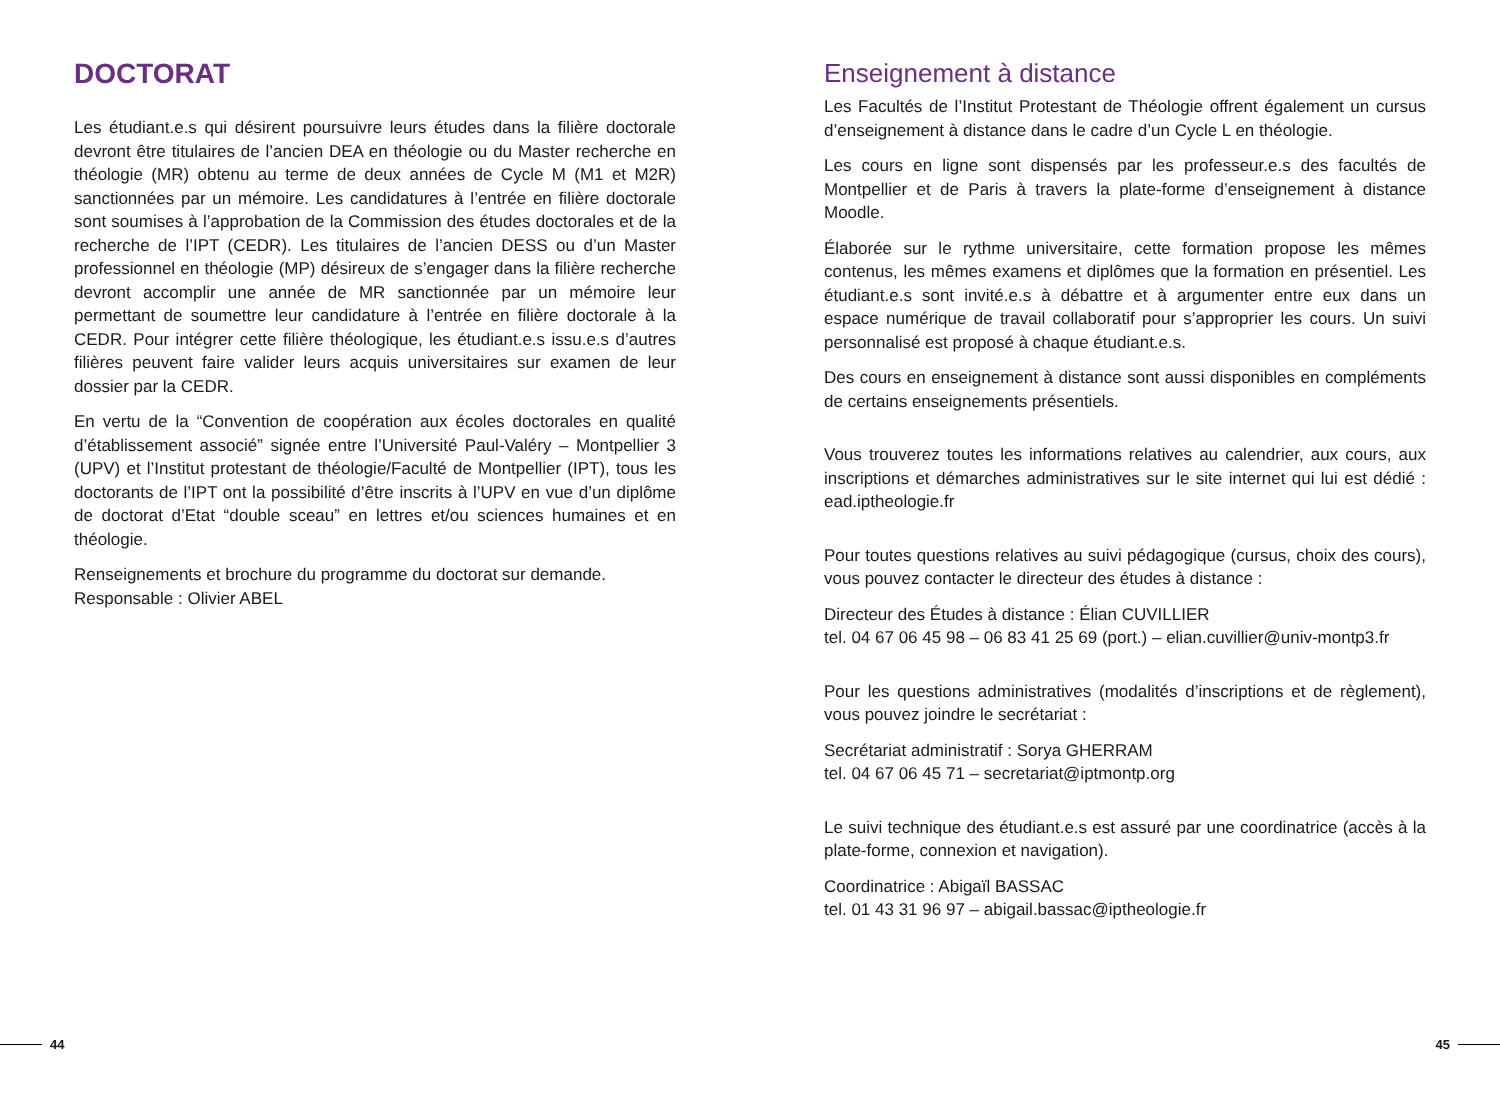DOCTORAT
Les étudiant.e.s qui désirent poursuivre leurs études dans la filière doctorale devront être titulaires de l’ancien DEA en théologie ou du Master recherche en théologie (MR) obtenu au terme de deux années de Cycle M (M1 et M2R) sanctionnées par un mémoire. Les candidatures à l’entrée en filière doctorale sont soumises à l’approbation de la Commission des études doctorales et de la recherche de l’IPT (CEDR). Les titulaires de l’ancien DESS ou d’un Master professionnel en théologie (MP) désireux de s’engager dans la filière recherche devront accomplir une année de MR sanctionnée par un mémoire leur permettant de soumettre leur candidature à l’entrée en filière doctorale à la CEDR. Pour intégrer cette filière théologique, les étudiant.e.s issu.e.s d’autres filières peuvent faire valider leurs acquis universitaires sur examen de leur dossier par la CEDR.
En vertu de la “Convention de coopération aux écoles doctorales en qualité d’établissement associé” signée entre l’Université Paul-Valéry – Montpellier 3 (UPV) et l’Institut protestant de théologie/Faculté de Montpellier (IPT), tous les doctorants de l’IPT ont la possibilité d’être inscrits à l’UPV en vue d’un diplôme de doctorat d’Etat “double sceau” en lettres et/ou sciences humaines et en théologie.
Renseignements et brochure du programme du doctorat sur demande.
Responsable : Olivier ABEL
Enseignement à distance
Les Facultés de l’Institut Protestant de Théologie offrent également un cursus d’enseignement à distance dans le cadre d’un Cycle L en théologie.
Les cours en ligne sont dispensés par les professeur.e.s des facultés de Montpellier et de Paris à travers la plate-forme d’enseignement à distance Moodle.
Élaborée sur le rythme universitaire, cette formation propose les mêmes contenus, les mêmes examens et diplômes que la formation en présentiel. Les étudiant.e.s sont invité.e.s à débattre et à argumenter entre eux dans un espace numérique de travail collaboratif pour s’approprier les cours. Un suivi personnalisé est proposé à chaque étudiant.e.s.
Des cours en enseignement à distance sont aussi disponibles en compléments de certains enseignements présentiels.
Vous trouverez toutes les informations relatives au calendrier, aux cours, aux inscriptions et démarches administratives sur le site internet qui lui est dédié : ead.iptheologie.fr
Pour toutes questions relatives au suivi pédagogique (cursus, choix des cours), vous pouvez contacter le directeur des études à distance :
Directeur des Études à distance : Élian CUVILLIER
tel. 04 67 06 45 98 – 06 83 41 25 69 (port.) – elian.cuvillier@univ-montp3.fr
Pour les questions administratives (modalités d’inscriptions et de règlement), vous pouvez joindre le secrétariat :
Secrétariat administratif : Sorya GHERRAM
tel. 04 67 06 45 71 – secretariat@iptmontp.org
Le suivi technique des étudiant.e.s est assuré par une coordinatrice (accès à la plate-forme, connexion et navigation).
Coordinatrice : Abigaïl BASSAC
tel. 01 43 31 96 97 – abigail.bassac@iptheologie.fr
44 45